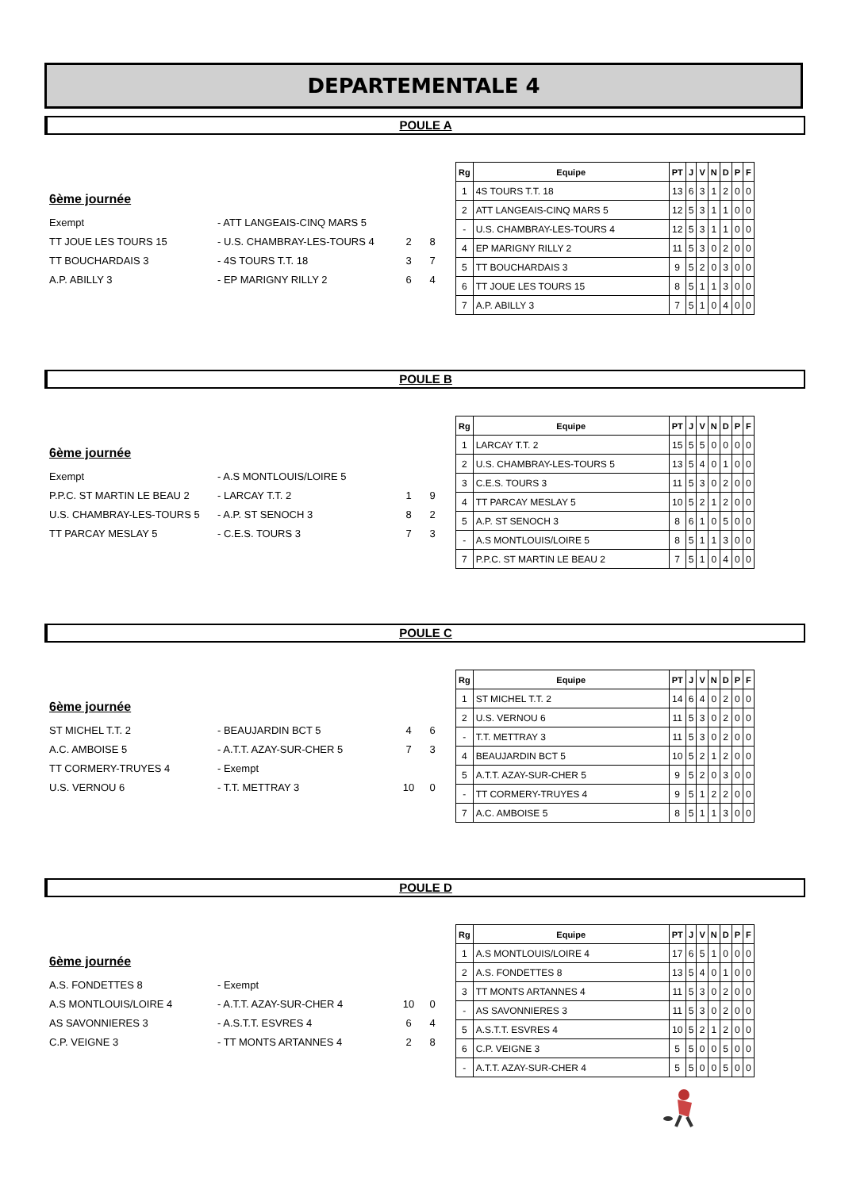DEPARTEMENTALE 4
POULE A
6ème journée
Exempt - ATT LANGEAIS-CINQ MARS 5
TT JOUE LES TOURS 15 - U.S. CHAMBRAY-LES-TOURS 4 2 8
TT BOUCHARDAIS 3 - 4S TOURS T.T. 18 3 7
A.P. ABILLY 3 - EP MARIGNY RILLY 2 6 4
| Rg | Equipe | PT | J | V | N | D | P | F |
| --- | --- | --- | --- | --- | --- | --- | --- | --- |
| 1 | 4S TOURS T.T. 18 | 13 | 6 | 3 | 1 | 2 | 0 | 0 |
| 2 | ATT LANGEAIS-CINQ MARS 5 | 12 | 5 | 3 | 1 | 1 | 0 | 0 |
| - | U.S. CHAMBRAY-LES-TOURS 4 | 12 | 5 | 3 | 1 | 1 | 0 | 0 |
| 4 | EP MARIGNY RILLY 2 | 11 | 5 | 3 | 0 | 2 | 0 | 0 |
| 5 | TT BOUCHARDAIS 3 | 9 | 5 | 2 | 0 | 3 | 0 | 0 |
| 6 | TT JOUE LES TOURS 15 | 8 | 5 | 1 | 1 | 3 | 0 | 0 |
| 7 | A.P. ABILLY 3 | 7 | 5 | 1 | 0 | 4 | 0 | 0 |
POULE B
6ème journée
Exempt - A.S MONTLOUIS/LOIRE 5
P.P.C. ST MARTIN LE BEAU 2 - LARCAY T.T. 2 1 9
U.S. CHAMBRAY-LES-TOURS 5 - A.P. ST SENOCH 3 8 2
TT PARCAY MESLAY 5 - C.E.S. TOURS 3 7 3
| Rg | Equipe | PT | J | V | N | D | P | F |
| --- | --- | --- | --- | --- | --- | --- | --- | --- |
| 1 | LARCAY T.T. 2 | 15 | 5 | 5 | 0 | 0 | 0 | 0 |
| 2 | U.S. CHAMBRAY-LES-TOURS 5 | 13 | 5 | 4 | 0 | 1 | 0 | 0 |
| 3 | C.E.S. TOURS 3 | 11 | 5 | 3 | 0 | 2 | 0 | 0 |
| 4 | TT PARCAY MESLAY 5 | 10 | 5 | 2 | 1 | 2 | 0 | 0 |
| 5 | A.P. ST SENOCH 3 | 8 | 6 | 1 | 0 | 5 | 0 | 0 |
| - | A.S MONTLOUIS/LOIRE 5 | 8 | 5 | 1 | 1 | 3 | 0 | 0 |
| 7 | P.P.C. ST MARTIN LE BEAU 2 | 7 | 5 | 1 | 0 | 4 | 0 | 0 |
POULE C
6ème journée
ST MICHEL T.T. 2 - BEAUJARDIN BCT 5 4 6
A.C. AMBOISE 5 - A.T.T. AZAY-SUR-CHER 5 7 3
TT CORMERY-TRUYES 4 - Exempt
U.S. VERNOU 6 - T.T. METTRAY 3 10 0
| Rg | Equipe | PT | J | V | N | D | P | F |
| --- | --- | --- | --- | --- | --- | --- | --- | --- |
| 1 | ST MICHEL T.T. 2 | 14 | 6 | 4 | 0 | 2 | 0 | 0 |
| 2 | U.S. VERNOU 6 | 11 | 5 | 3 | 0 | 2 | 0 | 0 |
| - | T.T. METTRAY 3 | 11 | 5 | 3 | 0 | 2 | 0 | 0 |
| 4 | BEAUJARDIN BCT 5 | 10 | 5 | 2 | 1 | 2 | 0 | 0 |
| 5 | A.T.T. AZAY-SUR-CHER 5 | 9 | 5 | 2 | 0 | 3 | 0 | 0 |
| - | TT CORMERY-TRUYES 4 | 9 | 5 | 1 | 2 | 2 | 0 | 0 |
| 7 | A.C. AMBOISE 5 | 8 | 5 | 1 | 1 | 3 | 0 | 0 |
POULE D
6ème journée
A.S. FONDETTES 8 - Exempt
A.S MONTLOUIS/LOIRE 4 - A.T.T. AZAY-SUR-CHER 4 10 0
AS SAVONNIERES 3 - A.S.T.T. ESVRES 4 6 4
C.P. VEIGNE 3 - TT MONTS ARTANNES 4 2 8
| Rg | Equipe | PT | J | V | N | D | P | F |
| --- | --- | --- | --- | --- | --- | --- | --- | --- |
| 1 | A.S MONTLOUIS/LOIRE 4 | 17 | 6 | 5 | 1 | 0 | 0 | 0 |
| 2 | A.S. FONDETTES 8 | 13 | 5 | 4 | 0 | 1 | 0 | 0 |
| 3 | TT MONTS ARTANNES 4 | 11 | 5 | 3 | 0 | 2 | 0 | 0 |
| - | AS SAVONNIERES 3 | 11 | 5 | 3 | 0 | 2 | 0 | 0 |
| 5 | A.S.T.T. ESVRES 4 | 10 | 5 | 2 | 1 | 2 | 0 | 0 |
| 6 | C.P. VEIGNE 3 | 5 | 5 | 0 | 0 | 5 | 0 | 0 |
| - | A.T.T. AZAY-SUR-CHER 4 | 5 | 5 | 0 | 0 | 5 | 0 | 0 |